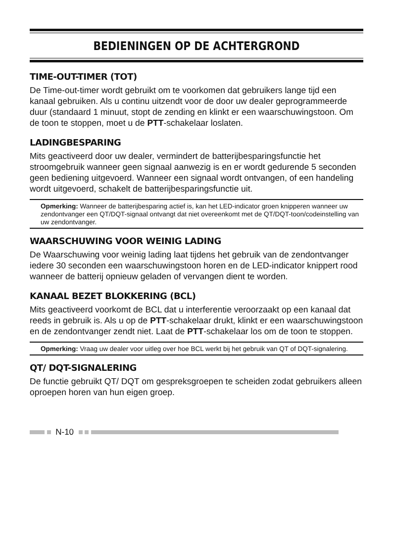BEDIENINGEN OP DE ACHTERGROND
TIME-OUT-TIMER (TOT)
De Time-out-timer wordt gebruikt om te voorkomen dat gebruikers lange tijd een kanaal gebruiken. Als u continu uitzendt voor de door uw dealer geprogrammeerde duur (standaard 1 minuut, stopt de zending en klinkt er een waarschuwingstoon. Om de toon te stoppen, moet u de PTT-schakelaar loslaten.
LADINGBESPARING
Mits geactiveerd door uw dealer, vermindert de batterijbesparingsfunctie het stroomgebruik wanneer geen signaal aanwezig is en er wordt gedurende 5 seconden geen bediening uitgevoerd. Wanneer een signaal wordt ontvangen, of een handeling wordt uitgevoerd, schakelt de batterijbesparingsfunctie uit.
Opmerking: Wanneer de batterijbesparing actief is, kan het LED-indicator groen knipperen wanneer uw zendontvanger een QT/DQT-signaal ontvangt dat niet overeenkomt met de QT/DQT-toon/codeinstelling van uw zendontvanger.
WAARSCHUWING VOOR WEINIG LADING
De Waarschuwing voor weinig lading laat tijdens het gebruik van de zendontvanger iedere 30 seconden een waarschuwingstoon horen en de LED-indicator knippert rood wanneer de batterij opnieuw geladen of vervangen dient te worden.
KANAAL BEZET BLOKKERING (BCL)
Mits geactiveerd voorkomt de BCL dat u interferentie veroorzaakt op een kanaal dat reeds in gebruik is. Als u op de PTT-schakelaar drukt, klinkt er een waarschuwingstoon en de zendontvanger zendt niet. Laat de PTT-schakelaar los om de toon te stoppen.
Opmerking: Vraag uw dealer voor uitleg over hoe BCL werkt bij het gebruik van QT of DQT-signalering.
QT/ DQT-SIGNALERING
De functie gebruikt QT/ DQT om gespreksgroepen te scheiden zodat gebruikers alleen oproepen horen van hun eigen groep.
N-10